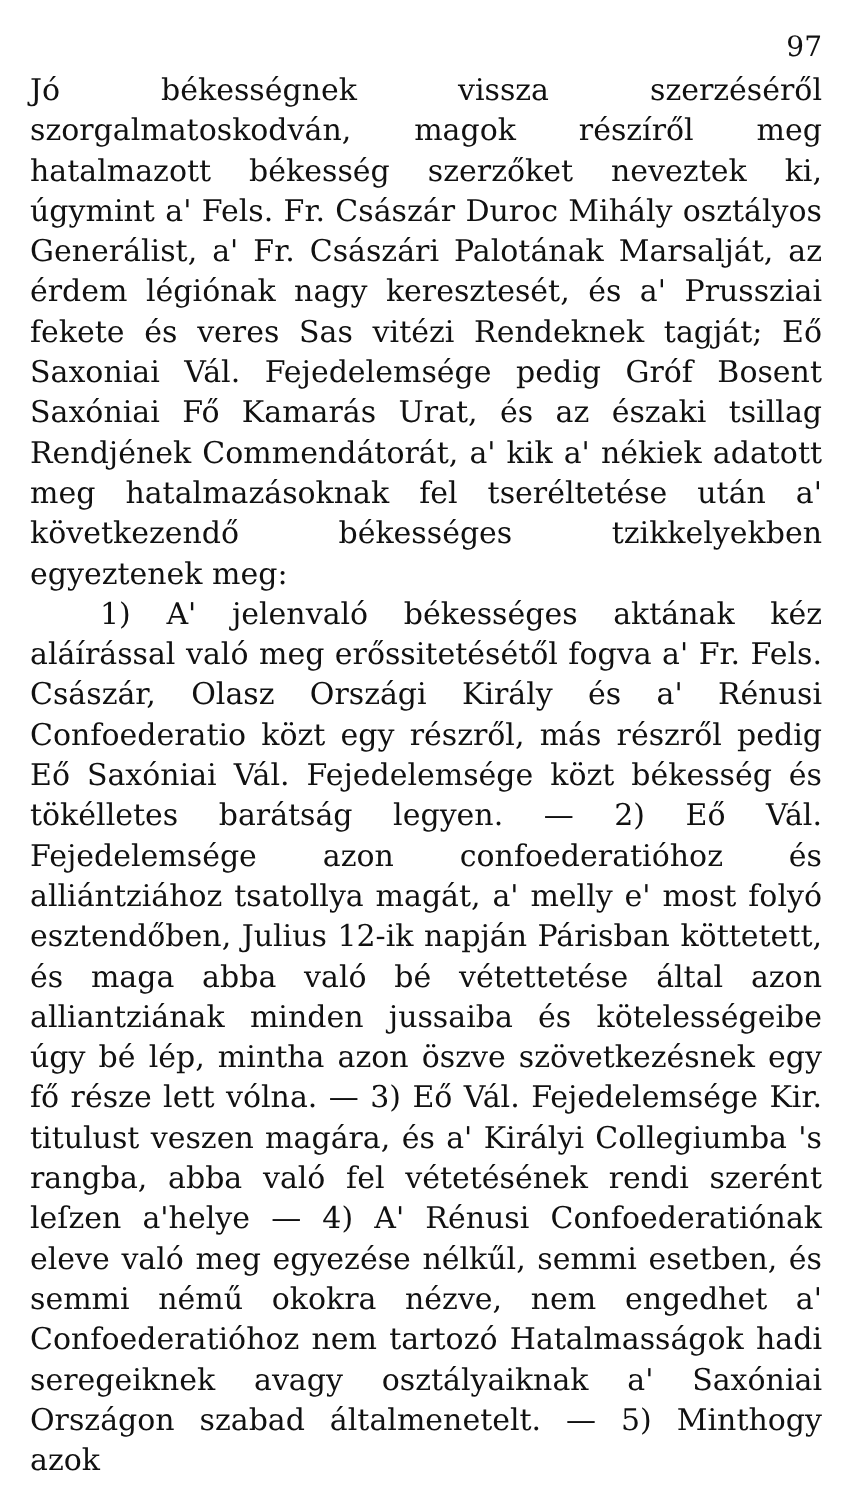97
Jó békességnek vissza szerzéséről szorgalmatoskodván, magok részíről meg hatalmazott békesség szerzőket neveztek ki, úgymint a' Fels. Fr. Császár Duroc Mihály osztályos Generálist, a' Fr. Császári Palotának Marsalját, az érdem légiónak nagy keresztesét, és a' Prussziai fekete és veres Sas vitézi Rendeknek tagját; Eő Saxoniai Vál. Fejedelemsége pedig Gróf Bosent Saxóniai Fő Kamarás Urat, és az északi tsillag Rendjének Commendátorát, a' kik a' nékiek adatott meg hatalmazásoknak fel tseréltetése után a' következendő békességes tzikkelyekben egyeztenek meg:
1) A' jelenvaló békességes aktának kéz aláírással való meg erőssitetésétől fogva a' Fr. Fels. Császár, Olasz Országi Király és a' Rénusi Confoederatio közt egy részről, más részről pedig Eő Saxóniai Vál. Fejedelemsége közt békesség és tökélletes barátság legyen. — 2) Eő Vál. Fejedelemsége azon confoederatióhoz és alliántziához tsatollya magát, a' melly e' most folyó esztendőben, Julius 12-ik napján Párisban köttetett, és maga abba való bé vétettetése által azon alliantziának minden jussaiba és kötelességeibe úgy bé lép, mintha azon öszve szövetkezésnek egy fő része lett vólna. — 3) Eő Vál. Fejedelemsége Kir. titulust veszen magára, és a' Királyi Collegiumba 's rangba, abba való fel vétetésének rendi szerént leſzen a'helye — 4) A' Rénusi Confoederatiónak eleve való meg egyezése nélkűl, semmi esetben, és semmi némű okokra nézve, nem engedhet a' Confoederatióhoz nem tartozó Hatalmasságok hadi seregeiknek avagy osztályaiknak a' Saxóniai Országon szabad általmenetelt. — 5) Minthogy azok